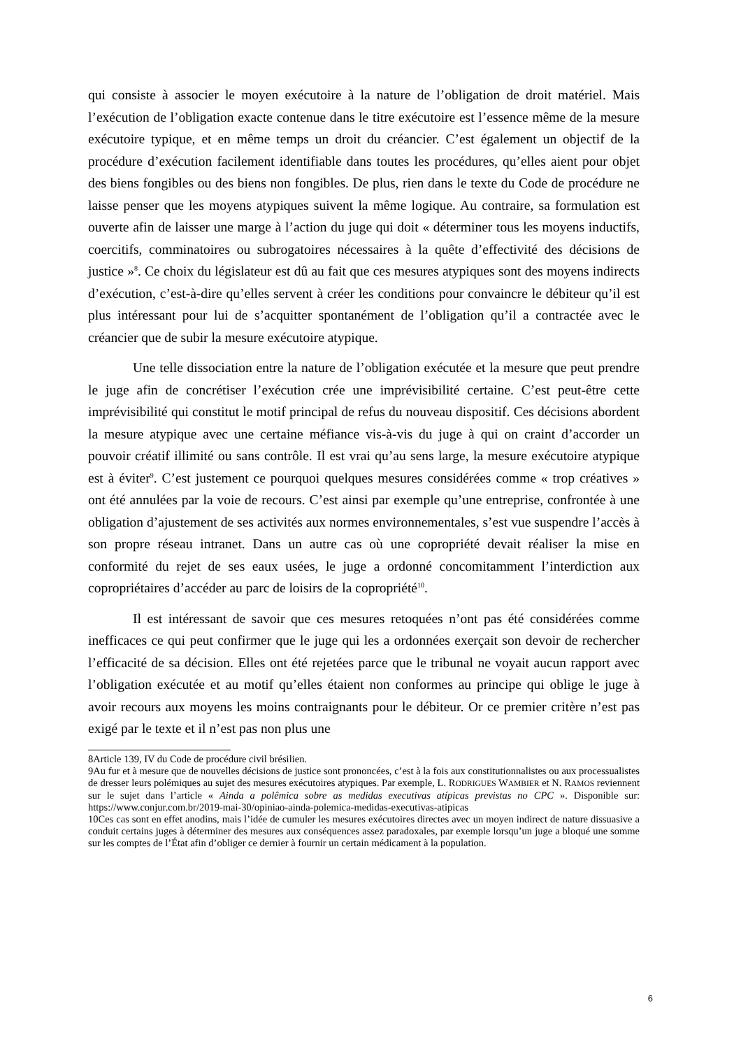qui consiste à associer le moyen exécutoire à la nature de l’obligation de droit matériel. Mais l’exécution de l’obligation exacte contenue dans le titre exécutoire est l’essence même de la mesure exécutoire typique, et en même temps un droit du créancier. C’est également un objectif de la procédure d’exécution facilement identifiable dans toutes les procédures, qu’elles aient pour objet des biens fongibles ou des biens non fongibles. De plus, rien dans le texte du Code de procédure ne laisse penser que les moyens atypiques suivent la même logique. Au contraire, sa formulation est ouverte afin de laisser une marge à l’action du juge qui doit « déterminer tous les moyens inductifs, coercitifs, comminatoires ou subrogatoires nécessaires à la quête d’effectivité des décisions de justice »<sup>8</sup>. Ce choix du législateur est dû au fait que ces mesures atypiques sont des moyens indirects d’exécution, c’est-à-dire qu’elles servent à créer les conditions pour convaincre le débiteur qu’il est plus intéressant pour lui de s’acquitter spontanément de l’obligation qu’il a contractée avec le créancier que de subir la mesure exécutoire atypique.
Une telle dissociation entre la nature de l’obligation exécutée et la mesure que peut prendre le juge afin de concrétiser l’exécution crée une imprévisibilité certaine. C’est peut-être cette imprévisibilité qui constitut le motif principal de refus du nouveau dispositif. Ces décisions abordent la mesure atypique avec une certaine méfiance vis-à-vis du juge à qui on craint d’accorder un pouvoir créatif illimité ou sans contrôle. Il est vrai qu’au sens large, la mesure exécutoire atypique est à éviter<sup>9</sup>. C’est justement ce pourquoi quelques mesures considérées comme « trop créatives » ont été annulées par la voie de recours. C’est ainsi par exemple qu’une entreprise, confrontée à une obligation d’ajustement de ses activités aux normes environnementales, s’est vue suspendre l’accès à son propre réseau intranet. Dans un autre cas où une copropriété devait réaliser la mise en conformité du rejet de ses eaux usées, le juge a ordonné concomitamment l’interdiction aux copropriétaires d’accéder au parc de loisirs de la copropriété<sup>10</sup>.
Il est intéressant de savoir que ces mesures retoquées n’ont pas été considérées comme inefficaces ce qui peut confirmer que le juge qui les a ordonnées exerçait son devoir de rechercher l’efficacité de sa décision. Elles ont été rejetées parce que le tribunal ne voyait aucun rapport avec l’obligation exécutée et au motif qu’elles étaient non conformes au principe qui oblige le juge à avoir recours aux moyens les moins contraignants pour le débiteur. Or ce premier critère n’est pas exigé par le texte et il n’est pas non plus une
8Article 139, IV du Code de procédure civil brésilien.
9Au fur et à mesure que de nouvelles décisions de justice sont prononcées, c’est à la fois aux constitutionnalistes ou aux processualistes de dresser leurs polémiques au sujet des mesures exécutoires atypiques. Par exemple, L. RODRIGUES WAMBIER et N. RAMOS reviennent sur le sujet dans l’article « Ainda a polêmica sobre as medidas executivas atípicas previstas no CPC ». Disponible sur: https://www.conjur.com.br/2019-mai-30/opiniao-ainda-polemica-medidas-executivas-atipicas
10Ces cas sont en effet anodins, mais l’idée de cumuler les mesures exécutoires directes avec un moyen indirect de nature dissuasive a conduit certains juges à déterminer des mesures aux conséquences assez paradoxales, par exemple lorsqu’un juge a bloqué une somme sur les comptes de l’État afin d’obliger ce dernier à fournir un certain médicament à la population.
6